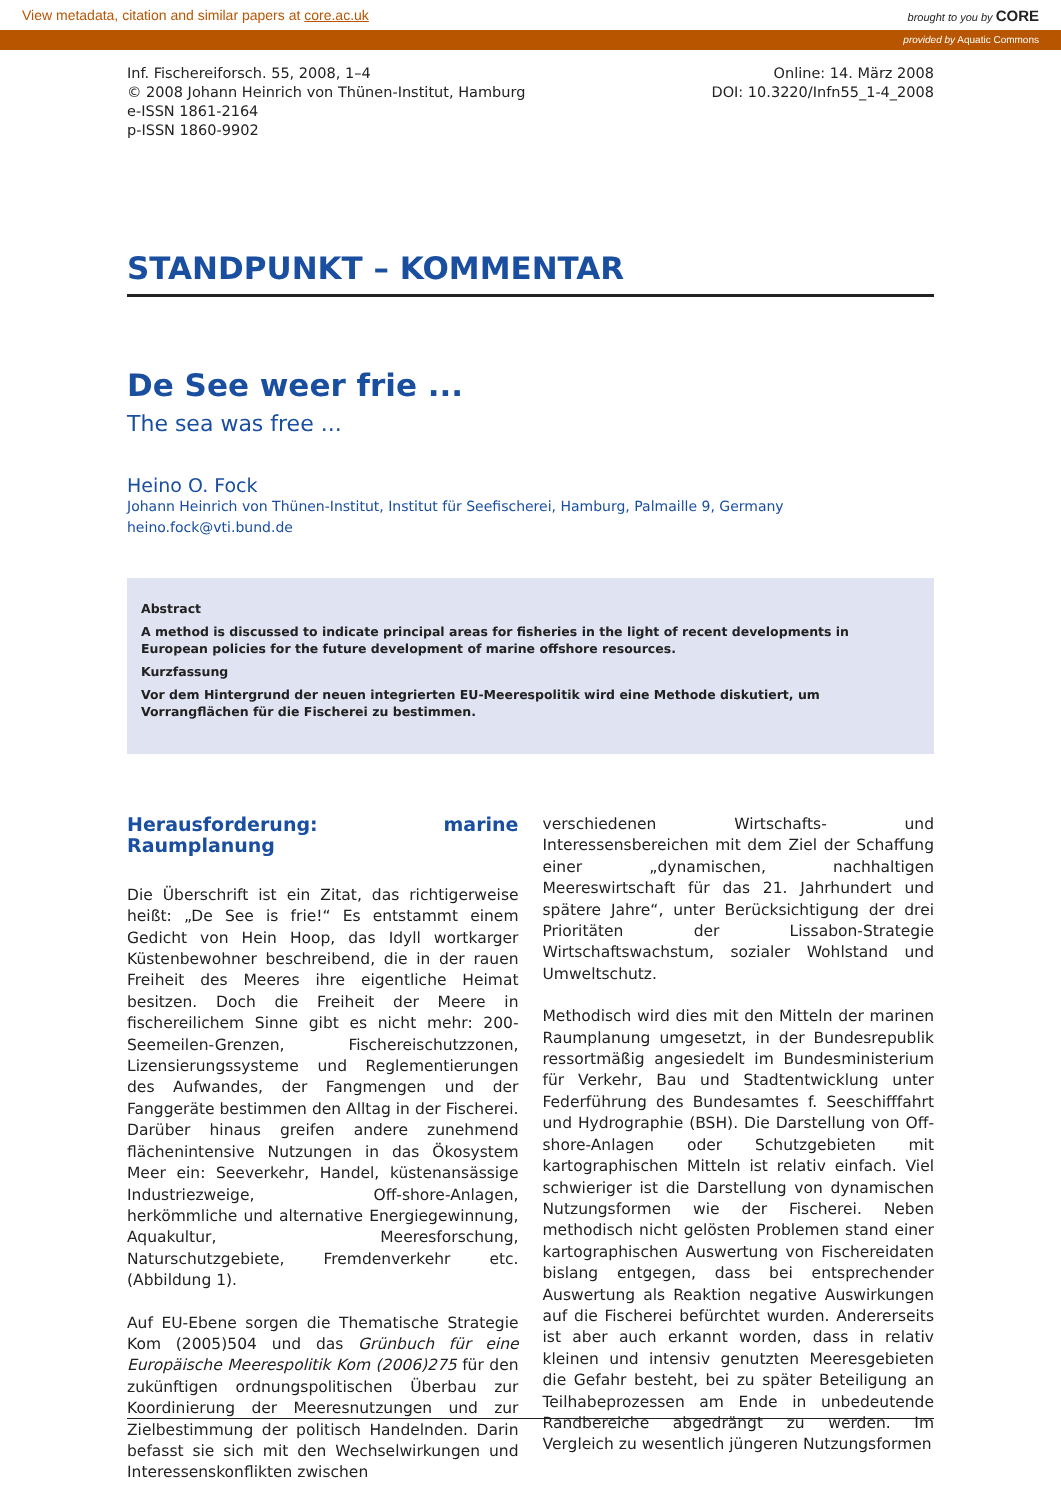View metadata, citation and similar papers at core.ac.uk brought to you by CORE
provided by Aquatic Commons
Inf. Fischereiforsch. 55, 2008, 1–4
© 2008 Johann Heinrich von Thünen-Institut, Hamburg
e-ISSN 1861-2164
p-ISSN 1860-9902
Online: 14. März 2008
DOI: 10.3220/Infn55_1-4_2008
STANDPUNKT – KOMMENTAR
De See weer frie ...
The sea was free ...
Heino O. Fock
Johann Heinrich von Thünen-Institut, Institut für Seefischerei, Hamburg, Palmaille 9, Germany
heino.fock@vti.bund.de
Abstract
A method is discussed to indicate principal areas for fisheries in the light of recent developments in European policies for the future development of marine offshore resources.
Kurzfassung
Vor dem Hintergrund der neuen integrierten EU-Meerespolitik wird eine Methode diskutiert, um Vorrangflächen für die Fischerei zu bestimmen.
Herausforderung: marine Raumplanung
Die Überschrift ist ein Zitat, das richtigerweise heißt: „De See is frie!“ Es entstammt einem Gedicht von Hein Hoop, das Idyll wortkarger Küstenbewohner beschreibend, die in der rauen Freiheit des Meeres ihre eigentliche Heimat besitzen. Doch die Freiheit der Meere in fischereilichem Sinne gibt es nicht mehr: 200-Seemeilen-Grenzen, Fischereischutzzonen, Lizensierungssysteme und Reglementierungen des Aufwandes, der Fangmengen und der Fanggeräte bestimmen den Alltag in der Fischerei. Darüber hinaus greifen andere zunehmend flächenintensive Nutzungen in das Ökosystem Meer ein: Seeverkehr, Handel, küstenansässige Industriezweige, Off-shore-Anlagen, herkömmliche und alternative Energiegewinnung, Aquakultur, Meeresforschung, Naturschutzgebiete, Fremdenverkehr etc. (Abbildung 1).
Auf EU-Ebene sorgen die Thematische Strategie Kom (2005)504 und das Grünbuch für eine Europäische Meerespolitik Kom (2006)275 für den zukünftigen ordnungspolitischen Überbau zur Koordinierung der Meeresnutzungen und zur Zielbestimmung der politisch Handelnden. Darin befasst sie sich mit den Wechselwirkungen und Interessenskonflikten zwischen
verschiedenen Wirtschafts- und Interessensbereichen mit dem Ziel der Schaffung einer „dynamischen, nachhaltigen Meereswirtschaft für das 21. Jahrhundert und spätere Jahre“, unter Berücksichtigung der drei Prioritäten der Lissabon-Strategie Wirtschaftswachstum, sozialer Wohlstand und Umweltschutz.
Methodisch wird dies mit den Mitteln der marinen Raumplanung umgesetzt, in der Bundesrepublik ressortmäßig angesiedelt im Bundesministerium für Verkehr, Bau und Stadtentwicklung unter Federführung des Bundesamtes f. Seeschifffahrt und Hydrographie (BSH). Die Darstellung von Off-shore-Anlagen oder Schutzgebieten mit kartographischen Mitteln ist relativ einfach. Viel schwieriger ist die Darstellung von dynamischen Nutzungsformen wie der Fischerei. Neben methodisch nicht gelösten Problemen stand einer kartographischen Auswertung von Fischereidaten bislang entgegen, dass bei entsprechender Auswertung als Reaktion negative Auswirkungen auf die Fischerei befürchtet wurden. Andererseits ist aber auch erkannt worden, dass in relativ kleinen und intensiv genutzten Meeresgebieten die Gefahr besteht, bei zu später Beteiligung an Teilhabeprozessen am Ende in unbedeutende Randbereiche abgedrängt zu werden. Im Vergleich zu wesentlich jüngeren Nutzungsformen